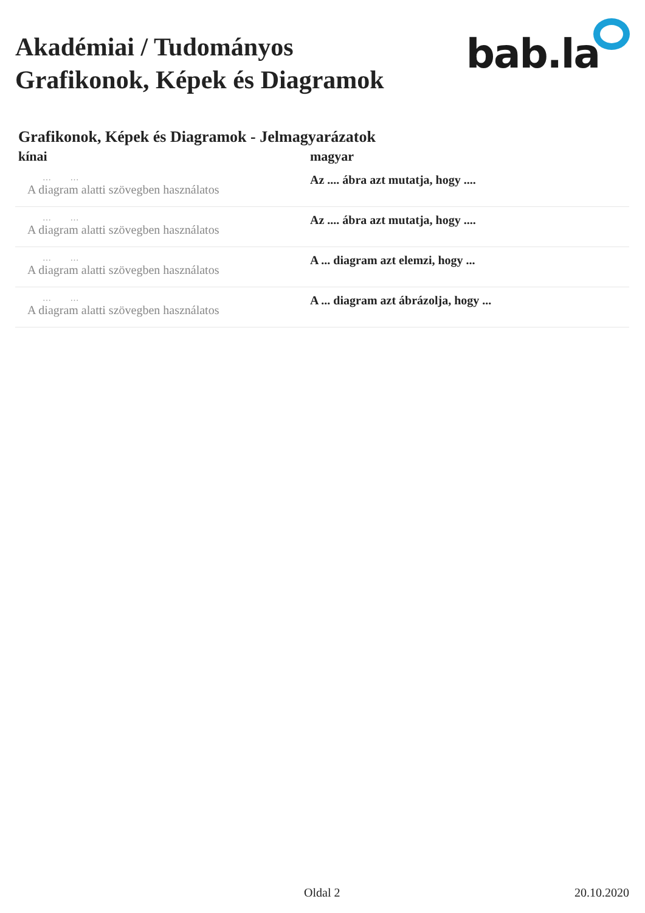Akadémiai / Tudományos
Grafikonok, Képek és Diagramok
bab.la
Grafikonok, Képek és Diagramok - Jelmagyarázatok
| kínai | magyar |
| --- | --- |
| … … A diagram alatti szövegben használatos | Az .... ábra azt mutatja, hogy .... |
| … … A diagram alatti szövegben használatos | Az .... ábra azt mutatja, hogy .... |
| … … A diagram alatti szövegben használatos | A ... diagram azt elemzi, hogy ... |
| … … A diagram alatti szövegben használatos | A ... diagram azt ábrázolja, hogy ... |
Oldal 2 20.10.2020